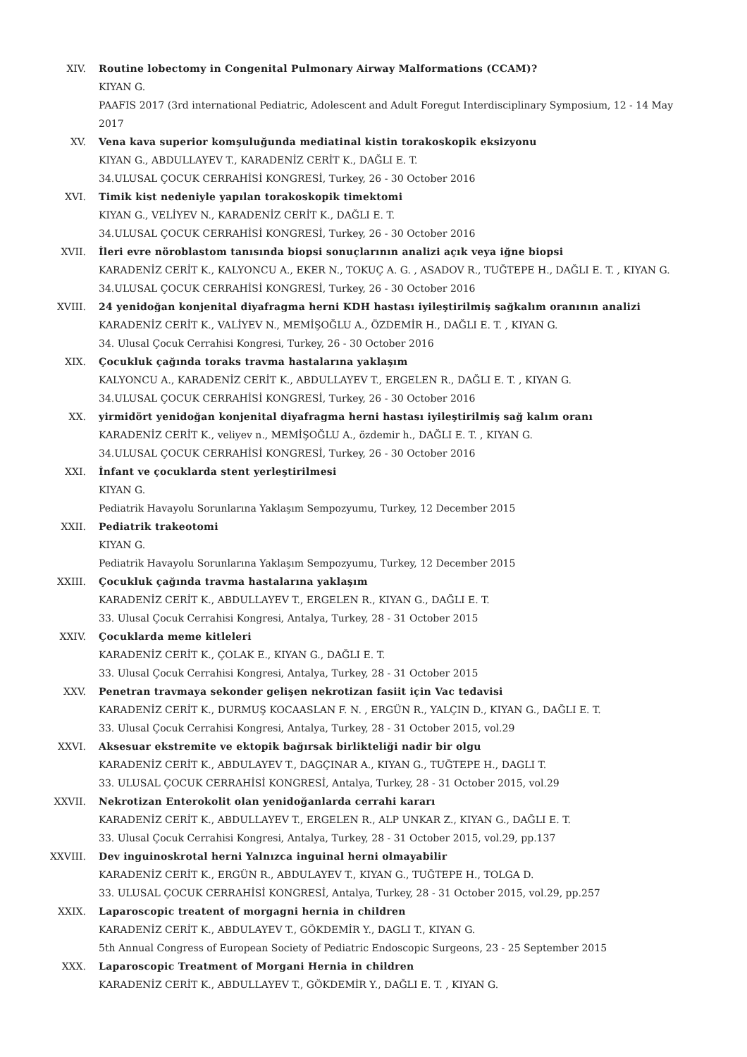XIV. Routine lobectomy in Congenital Pulmonary Airway Malformations (CCAM)?
KIYAN G.
PAAFIS 2017 (3rd international Pediatric, Adolescent and Adult Foregut Interdisciplinary Symposium, 12 - 14 May 2017
XV. Vena kava superior komşuluğunda mediatinal kistin torakoskopik eksizyonu
KIYAN G., ABDULLAYEV T., KARADENİZ CERİT K., DAĞLI E. T.
34.ULUSAL ÇOCUK CERRAHİSİ KONGRESİ, Turkey, 26 - 30 October 2016
XVI. Timik kist nedeniyle yapılan torakoskopik timektomi
KIYAN G., VELİYEV N., KARADENİZ CERİT K., DAĞLI E. T.
34.ULUSAL ÇOCUK CERRAHİSİ KONGRESİ, Turkey, 26 - 30 October 2016
XVII. İleri evre nöroblastom tanısında biopsi sonuçlarının analizi açık veya iğne biopsi
KARADENİZ CERİT K., KALYONCU A., EKER N., TOKUÇ A. G. , ASADOV R., TUĞTEPE H., DAĞLI E. T. , KIYAN G.
34.ULUSAL ÇOCUK CERRAHİSİ KONGRESİ, Turkey, 26 - 30 October 2016
XVIII. 24 yenidoğan konjenital diyafragma herni KDH hastası iyileştirilmiş sağkalım oranının analizi
KARADENİZ CERİT K., VALİYEV N., MEMİŞOĞLU A., ÖZDEMİR H., DAĞLI E. T. , KIYAN G.
34. Ulusal Çocuk Cerrahisi Kongresi, Turkey, 26 - 30 October 2016
XIX. Çocukluk çağında toraks travma hastalarına yaklaşım
KALYONCU A., KARADENİZ CERİT K., ABDULLAYEV T., ERGELEN R., DAĞLI E. T. , KIYAN G.
34.ULUSAL ÇOCUK CERRAHİSİ KONGRESİ, Turkey, 26 - 30 October 2016
XX. yirmidört yenidoğan konjenital diyafragma herni hastası iyileştirilmiş sağ kalım oranı
KARADENİZ CERİT K., veliyev n., MEMİŞOĞLU A., özdemir h., DAĞLI E. T. , KIYAN G.
34.ULUSAL ÇOCUK CERRAHİSİ KONGRESİ, Turkey, 26 - 30 October 2016
XXI. İnfant ve çocuklarda stent yerleştirilmesi
KIYAN G.
Pediatrik Havayolu Sorunlarına Yaklaşım Sempozyumu, Turkey, 12 December 2015
XXII. Pediatrik trakeotomi
KIYAN G.
Pediatrik Havayolu Sorunlarına Yaklaşım Sempozyumu, Turkey, 12 December 2015
XXIII. Çocukluk çağında travma hastalarına yaklaşım
KARADENİZ CERİT K., ABDULLAYEV T., ERGELEN R., KIYAN G., DAĞLI E. T.
33. Ulusal Çocuk Cerrahisi Kongresi, Antalya, Turkey, 28 - 31 October 2015
XXIV. Çocuklarda meme kitleleri
KARADENİZ CERİT K., ÇOLAK E., KIYAN G., DAĞLI E. T.
33. Ulusal Çocuk Cerrahisi Kongresi, Antalya, Turkey, 28 - 31 October 2015
XXV. Penetran travmaya sekonder gelişen nekrotizan fasiit için Vac tedavisi
KARADENİZ CERİT K., DURMUŞ KOCAASLAN F. N. , ERGÜN R., YALÇIN D., KIYAN G., DAĞLI E. T.
33. Ulusal Çocuk Cerrahisi Kongresi, Antalya, Turkey, 28 - 31 October 2015, vol.29
XXVI. Aksesuar ekstremite ve ektopik bağırsak birlikteliği nadir bir olgu
KARADENİZ CERİT K., ABDULAYEV T., DAGÇINAR A., KIYAN G., TUĞTEPE H., DAGLI T.
33. ULUSAL ÇOCUK CERRAHİSİ KONGRESİ, Antalya, Turkey, 28 - 31 October 2015, vol.29
XXVII. Nekrotizan Enterokolit olan yenidoğanlarda cerrahi kararı
KARADENİZ CERİT K., ABDULLAYEV T., ERGELEN R., ALP UNKAR Z., KIYAN G., DAĞLI E. T.
33. Ulusal Çocuk Cerrahisi Kongresi, Antalya, Turkey, 28 - 31 October 2015, vol.29, pp.137
XXVIII. Dev inguinoskrotal herni Yalnızca inguinal herni olmayabilir
KARADENİZ CERİT K., ERGÜN R., ABDULAYEV T., KIYAN G., TUĞTEPE H., TOLGA D.
33. ULUSAL ÇOCUK CERRAHİSİ KONGRESİ, Antalya, Turkey, 28 - 31 October 2015, vol.29, pp.257
XXIX. Laparoscopic treatent of morgagni hernia in children
KARADENİZ CERİT K., ABDULAYEV T., GÖKDEMİR Y., DAGLI T., KIYAN G.
5th Annual Congress of European Society of Pediatric Endoscopic Surgeons, 23 - 25 September 2015
XXX. Laparoscopic Treatment of Morgani Hernia in children
KARADENİZ CERİT K., ABDULLAYEV T., GÖKDEMİR Y., DAĞLI E. T. , KIYAN G.